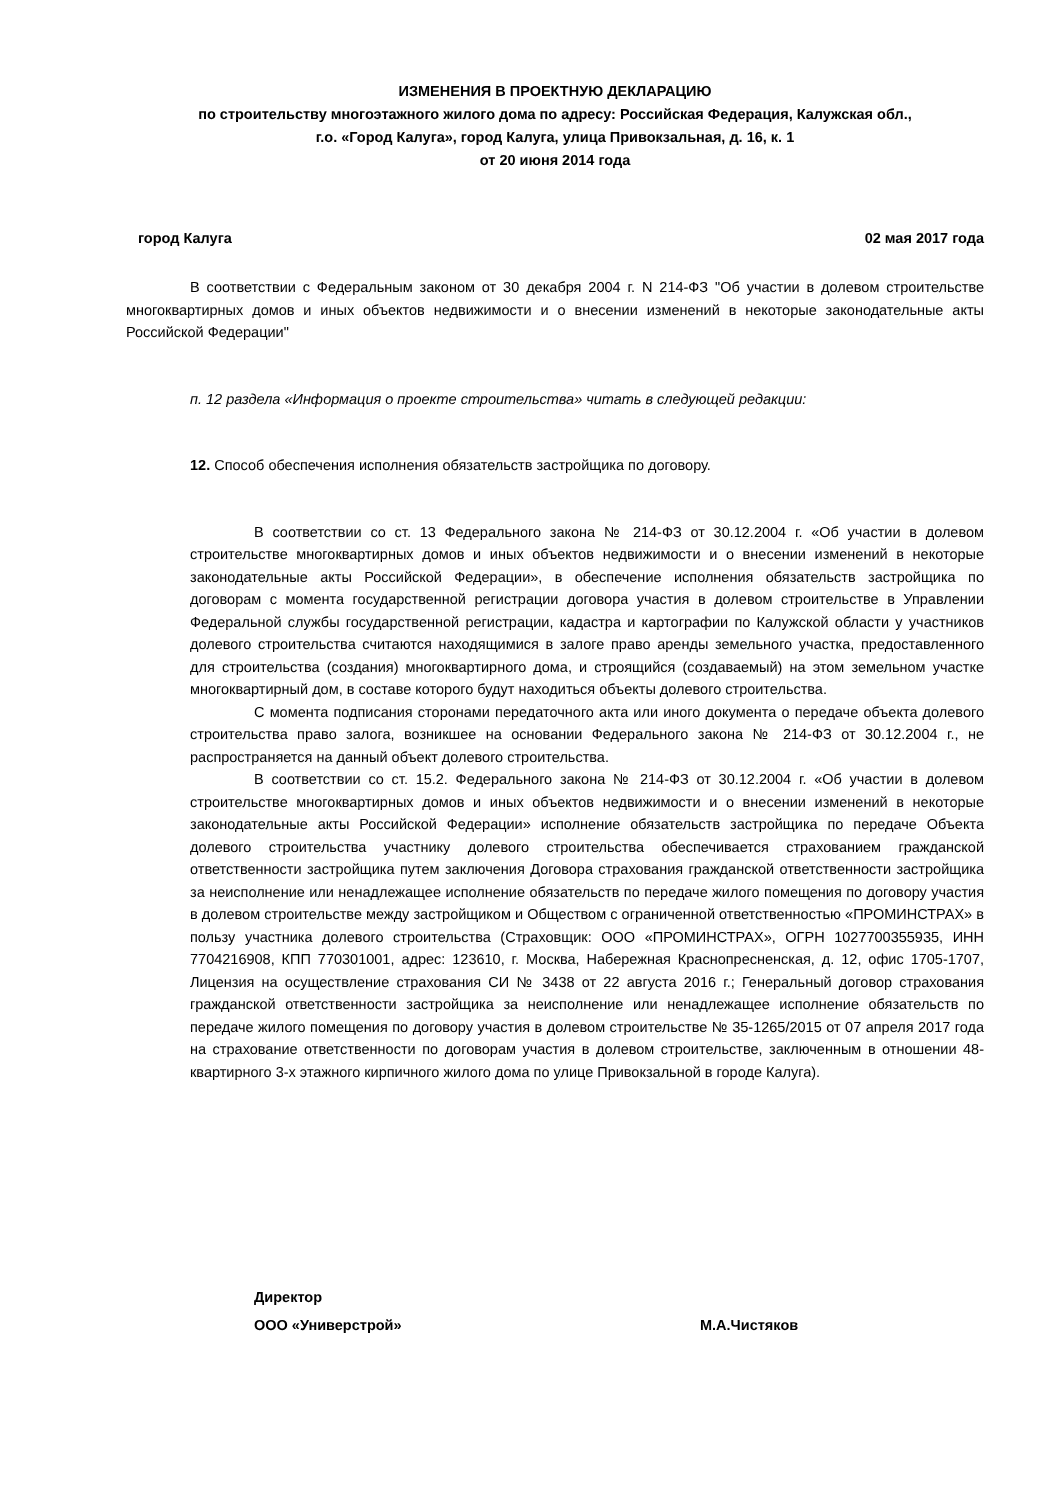ИЗМЕНЕНИЯ В ПРОЕКТНУЮ ДЕКЛАРАЦИЮ
по строительству многоэтажного жилого дома по адресу: Российская Федерация, Калужская обл.,
г.о. «Город Калуга», город Калуга, улица Привокзальная, д. 16, к. 1
от 20 июня 2014 года
город Калуга 02 мая 2017 года
В соответствии с Федеральным законом от 30 декабря 2004 г. N 214-ФЗ "Об участии в долевом строительстве многоквартирных домов и иных объектов недвижимости и о внесении изменений в некоторые законодательные акты Российской Федерации"
п. 12 раздела «Информация о проекте строительства» читать в следующей редакции:
12. Способ обеспечения исполнения обязательств застройщика по договору.
В соответствии со ст. 13 Федерального закона № 214-ФЗ от 30.12.2004 г. «Об участии в долевом строительстве многоквартирных домов и иных объектов недвижимости и о внесении изменений в некоторые законодательные акты Российской Федерации», в обеспечение исполнения обязательств застройщика по договорам с момента государственной регистрации договора участия в долевом строительстве в Управлении Федеральной службы государственной регистрации, кадастра и картографии по Калужской области у участников долевого строительства считаются находящимися в залоге право аренды земельного участка, предоставленного для строительства (создания) многоквартирного дома, и строящийся (создаваемый) на этом земельном участке многоквартирный дом, в составе которого будут находиться объекты долевого строительства.
С момента подписания сторонами передаточного акта или иного документа о передаче объекта долевого строительства право залога, возникшее на основании Федерального закона № 214-ФЗ от 30.12.2004 г., не распространяется на данный объект долевого строительства.
В соответствии со ст. 15.2. Федерального закона № 214-ФЗ от 30.12.2004 г. «Об участии в долевом строительстве многоквартирных домов и иных объектов недвижимости и о внесении изменений в некоторые законодательные акты Российской Федерации» исполнение обязательств застройщика по передаче Объекта долевого строительства участнику долевого строительства обеспечивается страхованием гражданской ответственности застройщика путем заключения Договора страхования гражданской ответственности застройщика за неисполнение или ненадлежащее исполнение обязательств по передаче жилого помещения по договору участия в долевом строительстве между застройщиком и Обществом с ограниченной ответственностью «ПРОМИНСТРАХ» в пользу участника долевого строительства (Страховщик: ООО «ПРОМИНСТРАХ», ОГРН 1027700355935, ИНН 7704216908, КПП 770301001, адрес: 123610, г. Москва, Набережная Краснопресненская, д. 12, офис 1705-1707, Лицензия на осуществление страхования СИ № 3438 от 22 августа 2016 г.; Генеральный договор страхования гражданской ответственности застройщика за неисполнение или ненадлежащее исполнение обязательств по передаче жилого помещения по договору участия в долевом строительстве № 35-1265/2015 от 07 апреля 2017 года на страхование ответственности по договорам участия в долевом строительстве, заключенным в отношении 48-квартирного 3-х этажного кирпичного жилого дома по улице Привокзальной в городе Калуга).
Директор
ООО «Универстрой» М.А.Чистяков